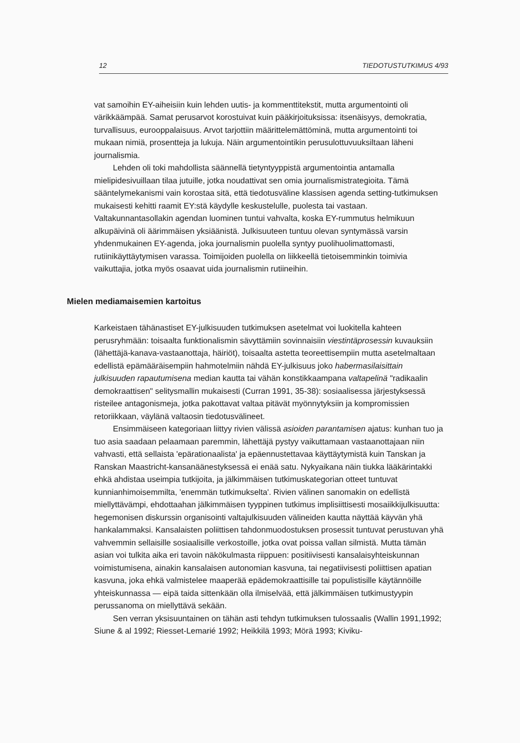12 TIEDOTUSTUTKIMUS 4/93
vat samoihin EY-aiheisiin kuin lehden uutis- ja kommenttitekstit, mutta argumentointi oli värikkäämpää. Samat perusarvot korostuivat kuin pääkirjoituksissa: itsenäisyys, demokratia, turvallisuus, eurooppalaisuus. Arvot tarjottiin määrittelemättöminä, mutta argumentointi toi mukaan nimiä, prosentteja ja lukuja. Näin argumentointikin perusulottuvuuksiltaan läheni journalismia.
Lehden oli toki mahdollista säännellä tietyntyyppistä argumentointia antamalla mielipidesivuillaan tilaa jutuille, jotka noudattivat sen omia journalismistrategioita. Tämä sääntelymekanismi vain korostaa sitä, että tiedotusväline klassisen agenda setting-tutkimuksen mukaisesti kehitti raamit EY:stä käydylle keskustelulle, puolesta tai vastaan. Valtakunnantasollakin agendan luominen tuntui vahvalta, koska EY-rummutus helmikuun alkupäivinä oli äärimmäisen yksiäänistä. Julkisuuteen tuntuu olevan syntymässä varsin yhdenmukainen EY-agenda, joka journalismin puolella syntyy puolihuolimattomasti, rutiinikäyttäytymisen varassa. Toimijoiden puolella on liikkeellä tietoisemminkin toimivia vaikuttajia, jotka myös osaavat uida journalismin rutiineihin.
Mielen mediamaisemien kartoitus
Karkeistaen tähänastiset EY-julkisuuden tutkimuksen asetelmat voi luokitella kahteen perusryhmään: toisaalta funktionalismin sävyttämiin sovinnaisiin viestintäprosessin kuvauksiin (lähettäjä-kanava-vastaanottaja, häiriöt), toisaalta astetta teoreettisempiin mutta asetelmaltaan edellistä epämääräisempiin hahmotelmiin nähdä EY-julkisuus joko habermasilaisittain julkisuuden rapautumisena median kautta tai vähän konstikkaampana valtapelinä "radikaalin demokraattisen" selitysmallin mukaisesti (Curran 1991, 35-38): sosiaalisessa järjestyksessä risteilee antagonismeja, jotka pakottavat valtaa pitävät myönnytyksiin ja kompromissien retoriikkaan, väylänä valtaosin tiedotusvälineet.
Ensimmäiseen kategoriaan liittyy rivien välissä asioiden parantamisen ajatus: kunhan tuo ja tuo asia saadaan pelaamaan paremmin, lähettäjä pystyy vaikuttamaan vastaanottajaan niin vahvasti, että sellaista 'epärationaalista' ja epäennustettavaa käyttäytymistä kuin Tanskan ja Ranskan Maastricht-kansanäänestyksessä ei enää satu. Nykyaikana näin tiukka lääkärintakki ehkä ahdistaa useimpia tutkijoita, ja jälkimmäisen tutkimuskategorian otteet tuntuvat kunnianhimoisemmilta, 'enemmän tutkimukselta'. Rivien välinen sanomakin on edellistä miellyttävämpi, ehdottaahan jälkimmäisen tyyppinen tutkimus implisiittisesti mosaiikkijulkisuutta: hegemonisen diskurssin organisointi valtajulkisuuden välineiden kautta näyttää käyvän yhä hankalammaksi. Kansalaisten poliittisen tahdonmuodostuksen prosessit tuntuvat perustuvan yhä vahvemmin sellaisille sosiaalisille verkostoille, jotka ovat poissa vallan silmistä. Mutta tämän asian voi tulkita aika eri tavoin näkökulmasta riippuen: positiivisesti kansalaisyhteiskunnan voimistumisena, ainakin kansalaisen autonomian kasvuna, tai negatiivisesti poliittisen apatian kasvuna, joka ehkä valmistelee maaperää epädemokraattisille tai populistisille käytännöille yhteiskunnassa — eipä taida sittenkään olla ilmiselvää, että jälkimmäisen tutkimustyypin perussanoma on miellyttävä sekään.
Sen verran yksisuuntainen on tähän asti tehdyn tutkimuksen tulossaalis (Wallin 1991,1992; Siune & al 1992; Riesset-Lemarié 1992; Heikkilä 1993; Mörä 1993; Kiviku-